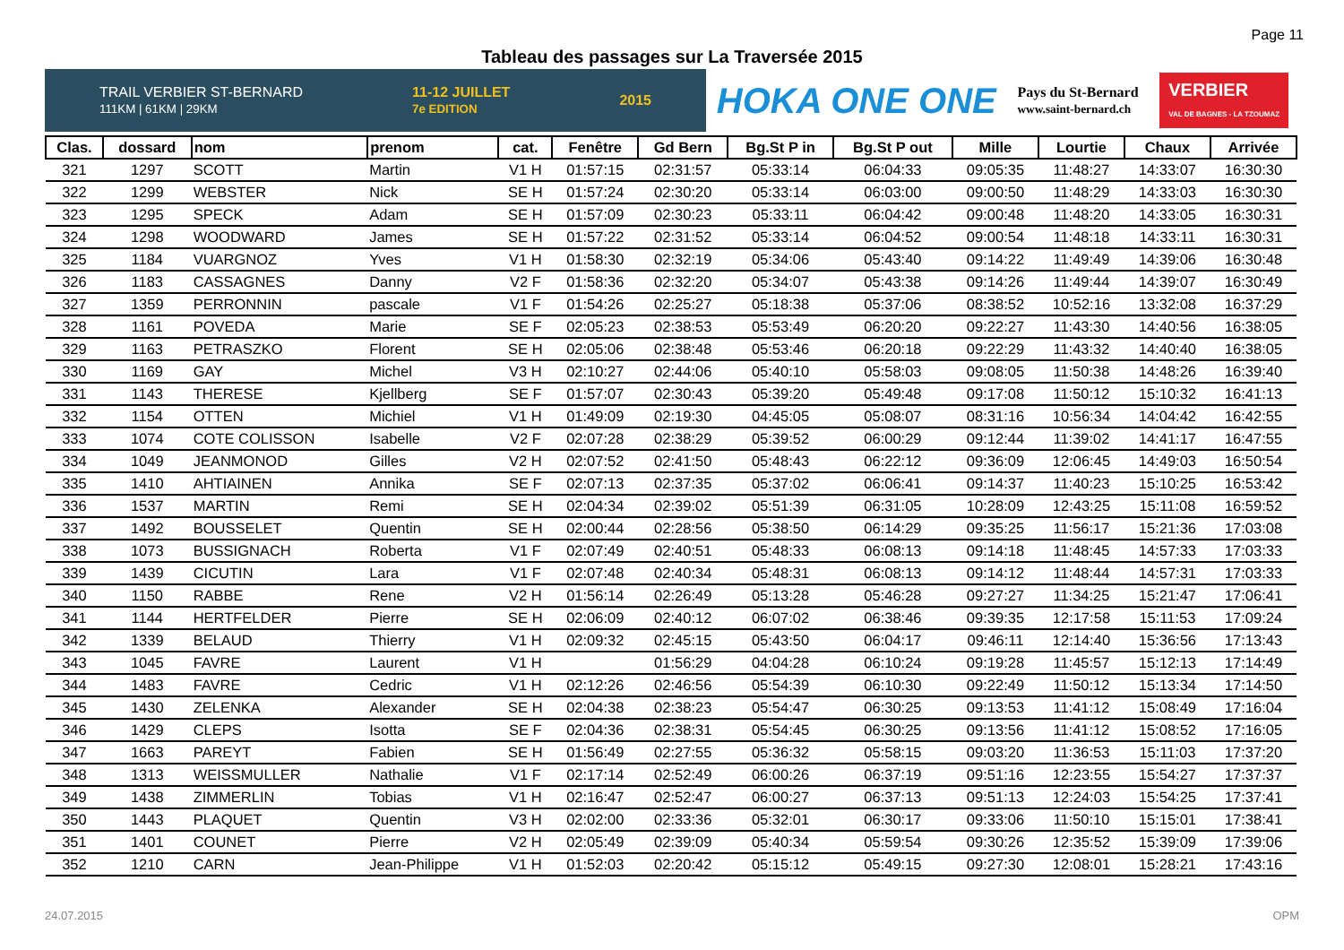Page 11
Tableau des passages sur La Traversée 2015
TRAIL VERBIER ST-BERNARD
111KM | 61KM | 29KM 11-12 JUILLET
7e EDITION 2015
HOKA ONE ONE Pays du St-Bernard
www.saint-bernard.ch VERBIER
VAL DE BAGNES - LA TZOUMAZ
| Clas. | dossard | nom | prenom | cat. | Fenêtre | Gd Bern | Bg.St P in | Bg.St P out | Mille | Lourtie | Chaux | Arrivée |
| --- | --- | --- | --- | --- | --- | --- | --- | --- | --- | --- | --- | --- |
| 321 | 1297 | SCOTT | Martin | V1 H | 01:57:15 | 02:31:57 | 05:33:14 | 06:04:33 | 09:05:35 | 11:48:27 | 14:33:07 | 16:30:30 |
| 322 | 1299 | WEBSTER | Nick | SE H | 01:57:24 | 02:30:20 | 05:33:14 | 06:03:00 | 09:00:50 | 11:48:29 | 14:33:03 | 16:30:30 |
| 323 | 1295 | SPECK | Adam | SE H | 01:57:09 | 02:30:23 | 05:33:11 | 06:04:42 | 09:00:48 | 11:48:20 | 14:33:05 | 16:30:31 |
| 324 | 1298 | WOODWARD | James | SE H | 01:57:22 | 02:31:52 | 05:33:14 | 06:04:52 | 09:00:54 | 11:48:18 | 14:33:11 | 16:30:31 |
| 325 | 1184 | VUARGNOZ | Yves | V1 H | 01:58:30 | 02:32:19 | 05:34:06 | 05:43:40 | 09:14:22 | 11:49:49 | 14:39:06 | 16:30:48 |
| 326 | 1183 | CASSAGNES | Danny | V2 F | 01:58:36 | 02:32:20 | 05:34:07 | 05:43:38 | 09:14:26 | 11:49:44 | 14:39:07 | 16:30:49 |
| 327 | 1359 | PERRONNIN | pascale | V1 F | 01:54:26 | 02:25:27 | 05:18:38 | 05:37:06 | 08:38:52 | 10:52:16 | 13:32:08 | 16:37:29 |
| 328 | 1161 | POVEDA | Marie | SE F | 02:05:23 | 02:38:53 | 05:53:49 | 06:20:20 | 09:22:27 | 11:43:30 | 14:40:56 | 16:38:05 |
| 329 | 1163 | PETRASZKO | Florent | SE H | 02:05:06 | 02:38:48 | 05:53:46 | 06:20:18 | 09:22:29 | 11:43:32 | 14:40:40 | 16:38:05 |
| 330 | 1169 | GAY | Michel | V3 H | 02:10:27 | 02:44:06 | 05:40:10 | 05:58:03 | 09:08:05 | 11:50:38 | 14:48:26 | 16:39:40 |
| 331 | 1143 | THERESE | Kjellberg | SE F | 01:57:07 | 02:30:43 | 05:39:20 | 05:49:48 | 09:17:08 | 11:50:12 | 15:10:32 | 16:41:13 |
| 332 | 1154 | OTTEN | Michiel | V1 H | 01:49:09 | 02:19:30 | 04:45:05 | 05:08:07 | 08:31:16 | 10:56:34 | 14:04:42 | 16:42:55 |
| 333 | 1074 | COTE COLISSON | Isabelle | V2 F | 02:07:28 | 02:38:29 | 05:39:52 | 06:00:29 | 09:12:44 | 11:39:02 | 14:41:17 | 16:47:55 |
| 334 | 1049 | JEANMONOD | Gilles | V2 H | 02:07:52 | 02:41:50 | 05:48:43 | 06:22:12 | 09:36:09 | 12:06:45 | 14:49:03 | 16:50:54 |
| 335 | 1410 | AHTIAINEN | Annika | SE F | 02:07:13 | 02:37:35 | 05:37:02 | 06:06:41 | 09:14:37 | 11:40:23 | 15:10:25 | 16:53:42 |
| 336 | 1537 | MARTIN | Remi | SE H | 02:04:34 | 02:39:02 | 05:51:39 | 06:31:05 | 10:28:09 | 12:43:25 | 15:11:08 | 16:59:52 |
| 337 | 1492 | BOUSSELET | Quentin | SE H | 02:00:44 | 02:28:56 | 05:38:50 | 06:14:29 | 09:35:25 | 11:56:17 | 15:21:36 | 17:03:08 |
| 338 | 1073 | BUSSIGNACH | Roberta | V1 F | 02:07:49 | 02:40:51 | 05:48:33 | 06:08:13 | 09:14:18 | 11:48:45 | 14:57:33 | 17:03:33 |
| 339 | 1439 | CICUTIN | Lara | V1 F | 02:07:48 | 02:40:34 | 05:48:31 | 06:08:13 | 09:14:12 | 11:48:44 | 14:57:31 | 17:03:33 |
| 340 | 1150 | RABBE | Rene | V2 H | 01:56:14 | 02:26:49 | 05:13:28 | 05:46:28 | 09:27:27 | 11:34:25 | 15:21:47 | 17:06:41 |
| 341 | 1144 | HERTFELDER | Pierre | SE H | 02:06:09 | 02:40:12 | 06:07:02 | 06:38:46 | 09:39:35 | 12:17:58 | 15:11:53 | 17:09:24 |
| 342 | 1339 | BELAUD | Thierry | V1 H | 02:09:32 | 02:45:15 | 05:43:50 | 06:04:17 | 09:46:11 | 12:14:40 | 15:36:56 | 17:13:43 |
| 343 | 1045 | FAVRE | Laurent | V1 H | | 01:56:29 | 04:04:28 | 06:10:24 | 09:19:28 | 11:45:57 | 15:12:13 | 17:14:49 |
| 344 | 1483 | FAVRE | Cedric | V1 H | 02:12:26 | 02:46:56 | 05:54:39 | 06:10:30 | 09:22:49 | 11:50:12 | 15:13:34 | 17:14:50 |
| 345 | 1430 | ZELENKA | Alexander | SE H | 02:04:38 | 02:38:23 | 05:54:47 | 06:30:25 | 09:13:53 | 11:41:12 | 15:08:49 | 17:16:04 |
| 346 | 1429 | CLEPS | Isotta | SE F | 02:04:36 | 02:38:31 | 05:54:45 | 06:30:25 | 09:13:56 | 11:41:12 | 15:08:52 | 17:16:05 |
| 347 | 1663 | PAREYT | Fabien | SE H | 01:56:49 | 02:27:55 | 05:36:32 | 05:58:15 | 09:03:20 | 11:36:53 | 15:11:03 | 17:37:20 |
| 348 | 1313 | WEISSMULLER | Nathalie | V1 F | 02:17:14 | 02:52:49 | 06:00:26 | 06:37:19 | 09:51:16 | 12:23:55 | 15:54:27 | 17:37:37 |
| 349 | 1438 | ZIMMERLIN | Tobias | V1 H | 02:16:47 | 02:52:47 | 06:00:27 | 06:37:13 | 09:51:13 | 12:24:03 | 15:54:25 | 17:37:41 |
| 350 | 1443 | PLAQUET | Quentin | V3 H | 02:02:00 | 02:33:36 | 05:32:01 | 06:30:17 | 09:33:06 | 11:50:10 | 15:15:01 | 17:38:41 |
| 351 | 1401 | COUNET | Pierre | V2 H | 02:05:49 | 02:39:09 | 05:40:34 | 05:59:54 | 09:30:26 | 12:35:52 | 15:39:09 | 17:39:06 |
| 352 | 1210 | CARN | Jean-Philippe | V1 H | 01:52:03 | 02:20:42 | 05:15:12 | 05:49:15 | 09:27:30 | 12:08:01 | 15:28:21 | 17:43:16 |
24.07.2015 OPM